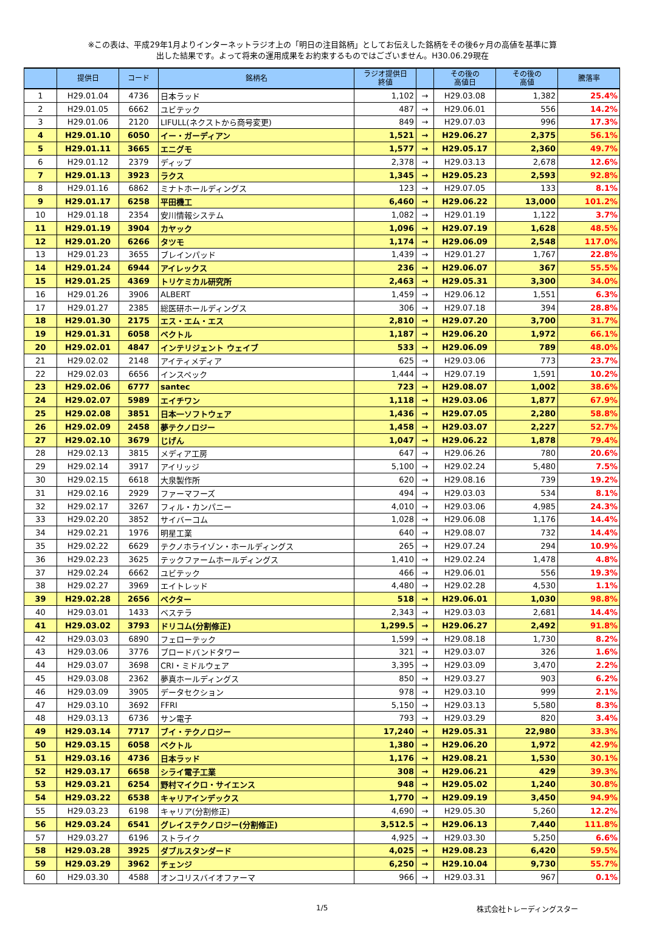※この表は、平成29年1月よりインターネットラジオ上の「明日の注目銘柄」としてお伝えした銘柄をその後6ヶ月の高値を基準に算
出した結果です。よって将来の運用成果をお約束するものではございません。H30.06.29現在
| | 提供日 | コード | 銘柄名 | ラジオ提供日 終値 | | その後の 高値日 | その後の 高値 | 騰落率 |
| --- | --- | --- | --- | --- | --- | --- | --- | --- |
| 1 | H29.01.04 | 4736 | 日本ラッド | 1,102 | → | H29.03.08 | 1,382 | 25.4% |
| 2 | H29.01.05 | 6662 | ユビテック | 487 | → | H29.06.01 | 556 | 14.2% |
| 3 | H29.01.06 | 2120 | LIFULL(ネクストから商号変更) | 849 | → | H29.07.03 | 996 | 17.3% |
| 4 | H29.01.10 | 6050 | イー・ガーディアン | 1,521 | → | H29.06.27 | 2,375 | 56.1% |
| 5 | H29.01.11 | 3665 | エニグモ | 1,577 | → | H29.05.17 | 2,360 | 49.7% |
| 6 | H29.01.12 | 2379 | ディップ | 2,378 | → | H29.03.13 | 2,678 | 12.6% |
| 7 | H29.01.13 | 3923 | ラクス | 1,345 | → | H29.05.23 | 2,593 | 92.8% |
| 8 | H29.01.16 | 6862 | ミナトホールディングス | 123 | → | H29.07.05 | 133 | 8.1% |
| 9 | H29.01.17 | 6258 | 平田機工 | 6,460 | → | H29.06.22 | 13,000 | 101.2% |
| 10 | H29.01.18 | 2354 | 安川情報システム | 1,082 | → | H29.01.19 | 1,122 | 3.7% |
| 11 | H29.01.19 | 3904 | カヤック | 1,096 | → | H29.07.19 | 1,628 | 48.5% |
| 12 | H29.01.20 | 6266 | タツモ | 1,174 | → | H29.06.09 | 2,548 | 117.0% |
| 13 | H29.01.23 | 3655 | ブレインパッド | 1,439 | → | H29.01.27 | 1,767 | 22.8% |
| 14 | H29.01.24 | 6944 | アイレックス | 236 | → | H29.06.07 | 367 | 55.5% |
| 15 | H29.01.25 | 4369 | トリケミカル研究所 | 2,463 | → | H29.05.31 | 3,300 | 34.0% |
| 16 | H29.01.26 | 3906 | ALBERT | 1,459 | → | H29.06.12 | 1,551 | 6.3% |
| 17 | H29.01.27 | 2385 | 総医研ホールディングス | 306 | → | H29.07.18 | 394 | 28.8% |
| 18 | H29.01.30 | 2175 | エス・エム・エス | 2,810 | → | H29.07.20 | 3,700 | 31.7% |
| 19 | H29.01.31 | 6058 | ベクトル | 1,187 | → | H29.06.20 | 1,972 | 66.1% |
| 20 | H29.02.01 | 4847 | インテリジェント ウェイブ | 533 | → | H29.06.09 | 789 | 48.0% |
| 21 | H29.02.02 | 2148 | アイティメディア | 625 | → | H29.03.06 | 773 | 23.7% |
| 22 | H29.02.03 | 6656 | インスペック | 1,444 | → | H29.07.19 | 1,591 | 10.2% |
| 23 | H29.02.06 | 6777 | santec | 723 | → | H29.08.07 | 1,002 | 38.6% |
| 24 | H29.02.07 | 5989 | エイチワン | 1,118 | → | H29.03.06 | 1,877 | 67.9% |
| 25 | H29.02.08 | 3851 | 日本一ソフトウェア | 1,436 | → | H29.07.05 | 2,280 | 58.8% |
| 26 | H29.02.09 | 2458 | 夢テクノロジー | 1,458 | → | H29.03.07 | 2,227 | 52.7% |
| 27 | H29.02.10 | 3679 | じげん | 1,047 | → | H29.06.22 | 1,878 | 79.4% |
| 28 | H29.02.13 | 3815 | メディア工房 | 647 | → | H29.06.26 | 780 | 20.6% |
| 29 | H29.02.14 | 3917 | アイリッジ | 5,100 | → | H29.02.24 | 5,480 | 7.5% |
| 30 | H29.02.15 | 6618 | 大泉製作所 | 620 | → | H29.08.16 | 739 | 19.2% |
| 31 | H29.02.16 | 2929 | ファーマフーズ | 494 | → | H29.03.03 | 534 | 8.1% |
| 32 | H29.02.17 | 3267 | フィル・カンパニー | 4,010 | → | H29.03.06 | 4,985 | 24.3% |
| 33 | H29.02.20 | 3852 | サイバーコム | 1,028 | → | H29.06.08 | 1,176 | 14.4% |
| 34 | H29.02.21 | 1976 | 明星工業 | 640 | → | H29.08.07 | 732 | 14.4% |
| 35 | H29.02.22 | 6629 | テクノホライゾン・ホールディングス | 265 | → | H29.07.24 | 294 | 10.9% |
| 36 | H29.02.23 | 3625 | テックファームホールディングス | 1,410 | → | H29.02.24 | 1,478 | 4.8% |
| 37 | H29.02.24 | 6662 | ユビテック | 466 | → | H29.06.01 | 556 | 19.3% |
| 38 | H29.02.27 | 3969 | エイトレッド | 4,480 | → | H29.02.28 | 4,530 | 1.1% |
| 39 | H29.02.28 | 2656 | ベクター | 518 | → | H29.06.01 | 1,030 | 98.8% |
| 40 | H29.03.01 | 1433 | ベステラ | 2,343 | → | H29.03.03 | 2,681 | 14.4% |
| 41 | H29.03.02 | 3793 | ドリコム(分割修正) | 1,299.5 | → | H29.06.27 | 2,492 | 91.8% |
| 42 | H29.03.03 | 6890 | フェローテック | 1,599 | → | H29.08.18 | 1,730 | 8.2% |
| 43 | H29.03.06 | 3776 | ブロードバンドタワー | 321 | → | H29.03.07 | 326 | 1.6% |
| 44 | H29.03.07 | 3698 | CRI・ミドルウェア | 3,395 | → | H29.03.09 | 3,470 | 2.2% |
| 45 | H29.03.08 | 2362 | 夢真ホールディングス | 850 | → | H29.03.27 | 903 | 6.2% |
| 46 | H29.03.09 | 3905 | データセクション | 978 | → | H29.03.10 | 999 | 2.1% |
| 47 | H29.03.10 | 3692 | FFRI | 5,150 | → | H29.03.13 | 5,580 | 8.3% |
| 48 | H29.03.13 | 6736 | サン電子 | 793 | → | H29.03.29 | 820 | 3.4% |
| 49 | H29.03.14 | 7717 | ブイ・テクノロジー | 17,240 | → | H29.05.31 | 22,980 | 33.3% |
| 50 | H29.03.15 | 6058 | ベクトル | 1,380 | → | H29.06.20 | 1,972 | 42.9% |
| 51 | H29.03.16 | 4736 | 日本ラッド | 1,176 | → | H29.08.21 | 1,530 | 30.1% |
| 52 | H29.03.17 | 6658 | シライ電子工業 | 308 | → | H29.06.21 | 429 | 39.3% |
| 53 | H29.03.21 | 6254 | 野村マイクロ・サイエンス | 948 | → | H29.05.02 | 1,240 | 30.8% |
| 54 | H29.03.22 | 6538 | キャリアインデックス | 1,770 | → | H29.09.19 | 3,450 | 94.9% |
| 55 | H29.03.23 | 6198 | キャリア(分割修正) | 4,690 | → | H29.05.30 | 5,260 | 12.2% |
| 56 | H29.03.24 | 6541 | グレイステクノロジー(分割修正) | 3,512.5 | → | H29.06.13 | 7,440 | 111.8% |
| 57 | H29.03.27 | 6196 | ストライク | 4,925 | → | H29.03.30 | 5,250 | 6.6% |
| 58 | H29.03.28 | 3925 | ダブルスタンダード | 4,025 | → | H29.08.23 | 6,420 | 59.5% |
| 59 | H29.03.29 | 3962 | チェンジ | 6,250 | → | H29.10.04 | 9,730 | 55.7% |
| 60 | H29.03.30 | 4588 | オンコリスバイオファーマ | 966 | → | H29.03.31 | 967 | 0.1% |
1/5 株式会社トレーディングスター